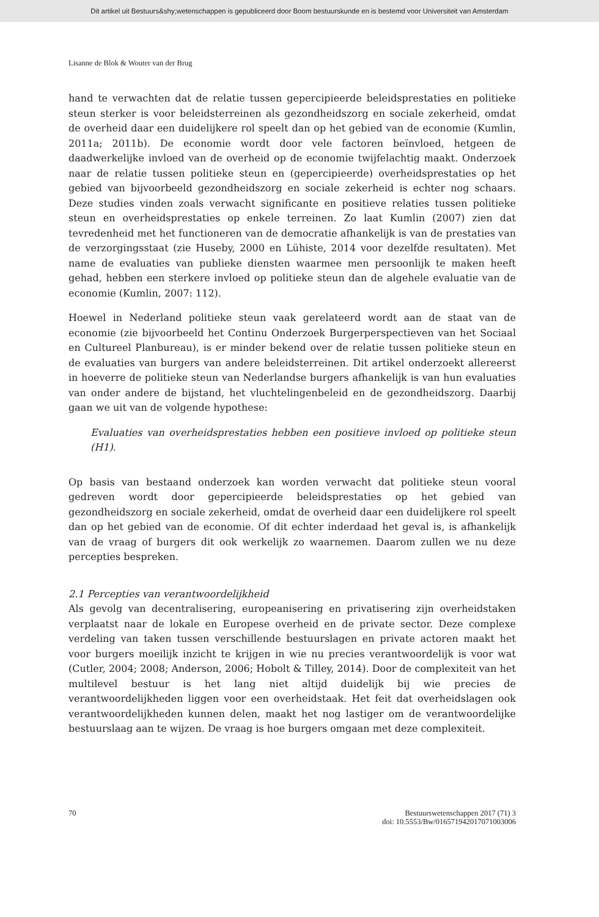Dit artikel uit Bestuurs&shy;wetenschappen is gepubliceerd door Boom bestuurskunde en is bestemd voor Universiteit van Amsterdam
Lisanne de Blok & Wouter van der Brug
hand te verwachten dat de relatie tussen gepercipieerde beleidsprestaties en politieke steun sterker is voor beleidsterreinen als gezondheidszorg en sociale zekerheid, omdat de overheid daar een duidelijkere rol speelt dan op het gebied van de economie (Kumlin, 2011a; 2011b). De economie wordt door vele factoren beïnvloed, hetgeen de daadwerkelijke invloed van de overheid op de economie twijfelachtig maakt. Onderzoek naar de relatie tussen politieke steun en (gepercipieerde) overheidsprestaties op het gebied van bijvoorbeeld gezondheidszorg en sociale zekerheid is echter nog schaars. Deze studies vinden zoals verwacht significante en positieve relaties tussen politieke steun en overheidsprestaties op enkele terreinen. Zo laat Kumlin (2007) zien dat tevredenheid met het functioneren van de democratie afhankelijk is van de prestaties van de verzorgingsstaat (zie Huseby, 2000 en Lühiste, 2014 voor dezelfde resultaten). Met name de evaluaties van publieke diensten waarmee men persoonlijk te maken heeft gehad, hebben een sterkere invloed op politieke steun dan de algehele evaluatie van de economie (Kumlin, 2007: 112).
Hoewel in Nederland politieke steun vaak gerelateerd wordt aan de staat van de economie (zie bijvoorbeeld het Continu Onderzoek Burgerperspectieven van het Sociaal en Cultureel Planbureau), is er minder bekend over de relatie tussen politieke steun en de evaluaties van burgers van andere beleidsterreinen. Dit artikel onderzoekt allereerst in hoeverre de politieke steun van Nederlandse burgers afhankelijk is van hun evaluaties van onder andere de bijstand, het vluchtelingenbeleid en de gezondheidszorg. Daarbij gaan we uit van de volgende hypothese:
Evaluaties van overheidsprestaties hebben een positieve invloed op politieke steun (H1).
Op basis van bestaand onderzoek kan worden verwacht dat politieke steun vooral gedreven wordt door gepercipieerde beleidsprestaties op het gebied van gezondheidszorg en sociale zekerheid, omdat de overheid daar een duidelijkere rol speelt dan op het gebied van de economie. Of dit echter inderdaad het geval is, is afhankelijk van de vraag of burgers dit ook werkelijk zo waarnemen. Daarom zullen we nu deze percepties bespreken.
2.1 Percepties van verantwoordelijkheid
Als gevolg van decentralisering, europeanisering en privatisering zijn overheidstaken verplaatst naar de lokale en Europese overheid en de private sector. Deze complexe verdeling van taken tussen verschillende bestuurslagen en private actoren maakt het voor burgers moeilijk inzicht te krijgen in wie nu precies verantwoordelijk is voor wat (Cutler, 2004; 2008; Anderson, 2006; Hobolt & Tilley, 2014). Door de complexiteit van het multilevel bestuur is het lang niet altijd duidelijk bij wie precies de verantwoordelijkheden liggen voor een overheidstaak. Het feit dat overheidslagen ook verantwoordelijkheden kunnen delen, maakt het nog lastiger om de verantwoordelijke bestuurslaag aan te wijzen. De vraag is hoe burgers omgaan met deze complexiteit.
70 Bestuurswetenschappen 2017 (71) 3
doi: 10.5553/Bw/016571942017071003006